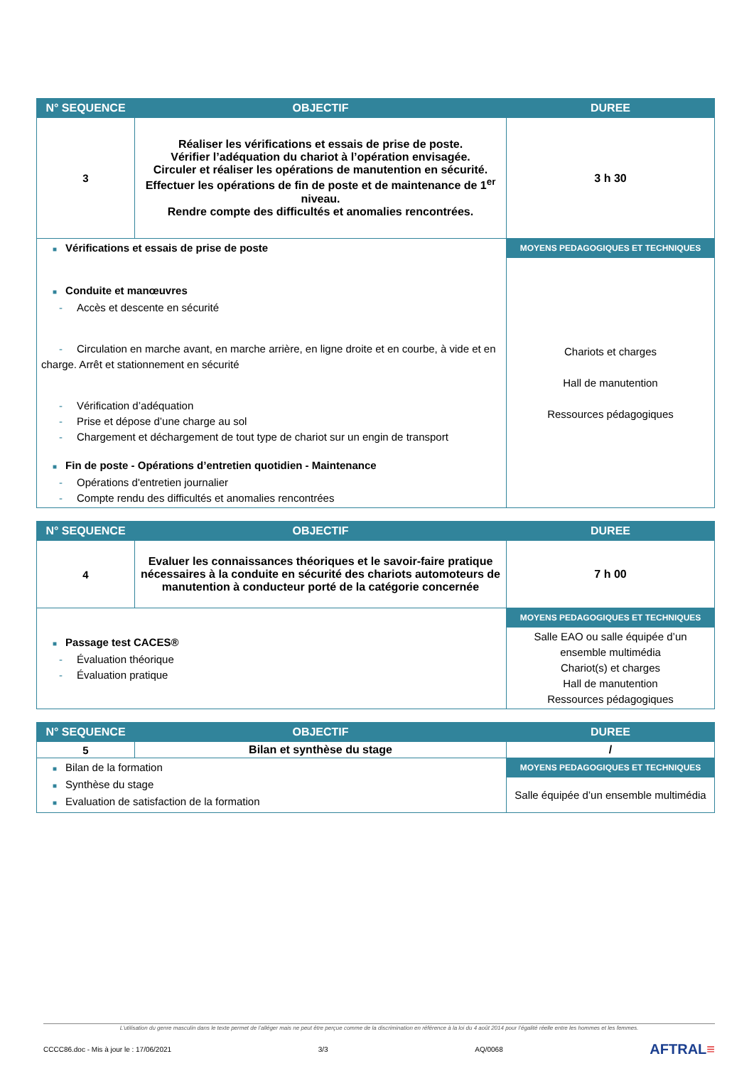| N° SEQUENCE | OBJECTIF | DUREE |
| --- | --- | --- |
| 3 | Réaliser les vérifications et essais de prise de poste. Vérifier l’adéquation du chariot à l’opération envisagée. Circuler et réaliser les opérations de manutention en sécurité. Effectuer les opérations de fin de poste et de maintenance de 1<sup>er</sup> niveau. Rendre compte des difficultés et anomalies rencontrées. | 3 h 30 |
| ■ Vérifications et essais de prise de poste ■ Conduite et manœuvres - Accès et descente en sécurité - Circulation en marche avant, en marche arrière, en ligne droite et en courbe, à vide et en charge. Arrêt et stationnement en sécurité - Vérification d’adéquation - Prise et dépose d’une charge au sol - Chargement et déchargement de tout type de chariot sur un engin de transport ■ Fin de poste - Opérations d’entretien quotidien - Maintenance - Opérations d'entretien journalier - Compte rendu des difficultés et anomalies rencontrées | | MOYENS PEDAGOGIQUES ET TECHNIQUES |
| | | Chariots et charges Hall de manutention Ressources pédagogiques |
| N° SEQUENCE | OBJECTIF | DUREE |
| --- | --- | --- |
| 4 | Evaluer les connaissances théoriques et le savoir-faire pratique nécessaires à la conduite en sécurité des chariots automoteurs de manutention à conducteur porté de la catégorie concernée | 7 h 00 |
| ■ Passage test CACES® - Évaluation théorique - Évaluation pratique | | MOYENS PEDAGOGIQUES ET TECHNIQUES |
| | | Salle EAO ou salle équipée d’un ensemble multimédia Chariot(s) et charges Hall de manutention Ressources pédagogiques |
| N° SEQUENCE | OBJECTIF | DUREE |
| --- | --- | --- |
| 5 | Bilan et synthèse du stage | / |
| ■ Bilan de la formation ■ Synthèse du stage ■ Evaluation de satisfaction de la formation | | MOYENS PEDAGOGIQUES ET TECHNIQUES |
| | | Salle équipée d’un ensemble multimédia |
L’utilisation du genre masculin dans le texte permet de l’alléger mais ne peut être perçue comme de la discrimination en référence à la loi du 4 août 2014 pour l’égalité réelle entre les hommes et les femmes.
CCCC86.doc - Mis à jour le : 17/06/2021 3/3 AQ/0068 AFTRAL≡